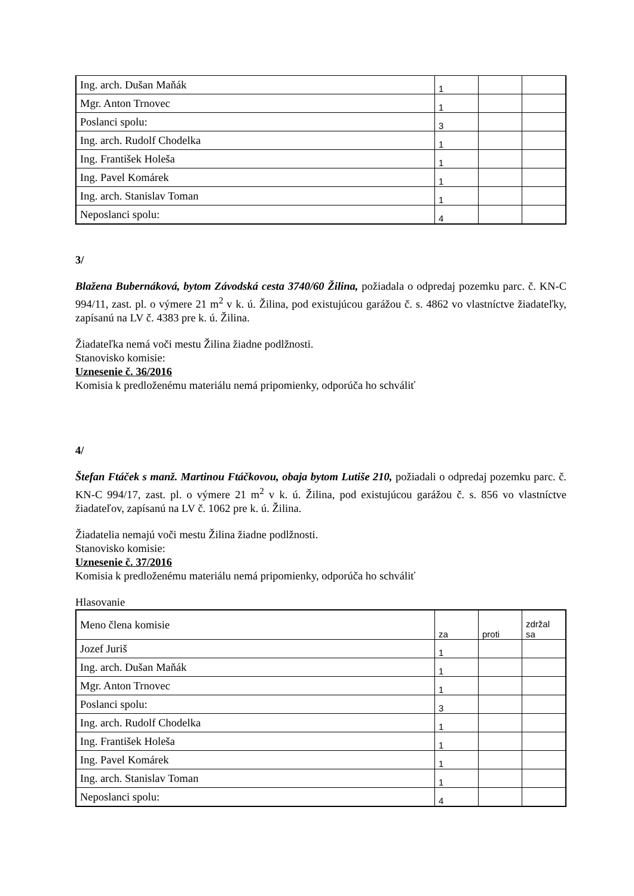| Ing. arch. Dušan Maňák | 1 | | |
| Mgr. Anton Trnovec | 1 | | |
| Poslanci spolu: | 3 | | |
| Ing. arch. Rudolf Chodelka | 1 | | |
| Ing. František Holeša | 1 | | |
| Ing. Pavel Komárek | 1 | | |
| Ing. arch. Stanislav Toman | 1 | | |
| Neposlanci spolu: | 4 | | |
3/
Blažena Bubernáková, bytom Závodská cesta 3740/60 Žilina, požiadala o odpredaj pozemku parc. č. KN-C 994/11, zast. pl. o výmere 21 m<sup>2</sup> v k. ú. Žilina, pod existujúcou garážou č. s. 4862 vo vlastníctve žiadateľky, zapísanú na LV č. 4383 pre k. ú. Žilina.
Žiadateľka nemá voči mestu Žilina žiadne podlžnosti.
Stanovisko komisie:
Uznesenie č. 36/2016
Komisia k predloženému materiálu nemá pripomienky, odporúča ho schváliť
4/
Štefan Ftáček s manž. Martinou Ftáčkovou, obaja bytom Lutiše 210, požiadali o odpredaj pozemku parc. č. KN-C 994/17, zast. pl. o výmere 21 m<sup>2</sup> v k. ú. Žilina, pod existujúcou garážou č. s. 856 vo vlastníctve žiadateľov, zapísanú na LV č. 1062 pre k. ú. Žilina.
Žiadatelia nemajú voči mestu Žilina žiadne podlžnosti.
Stanovisko komisie:
Uznesenie č. 37/2016
Komisia k predloženému materiálu nemá pripomienky, odporúča ho schváliť
Hlasovanie
| Meno člena komisie | za | proti | zdržal sa |
| Jozef Juriš | 1 | | |
| Ing. arch. Dušan Maňák | 1 | | |
| Mgr. Anton Trnovec | 1 | | |
| Poslanci spolu: | 3 | | |
| Ing. arch. Rudolf Chodelka | 1 | | |
| Ing. František Holeša | 1 | | |
| Ing. Pavel Komárek | 1 | | |
| Ing. arch. Stanislav Toman | 1 | | |
| Neposlanci spolu: | 4 | | |